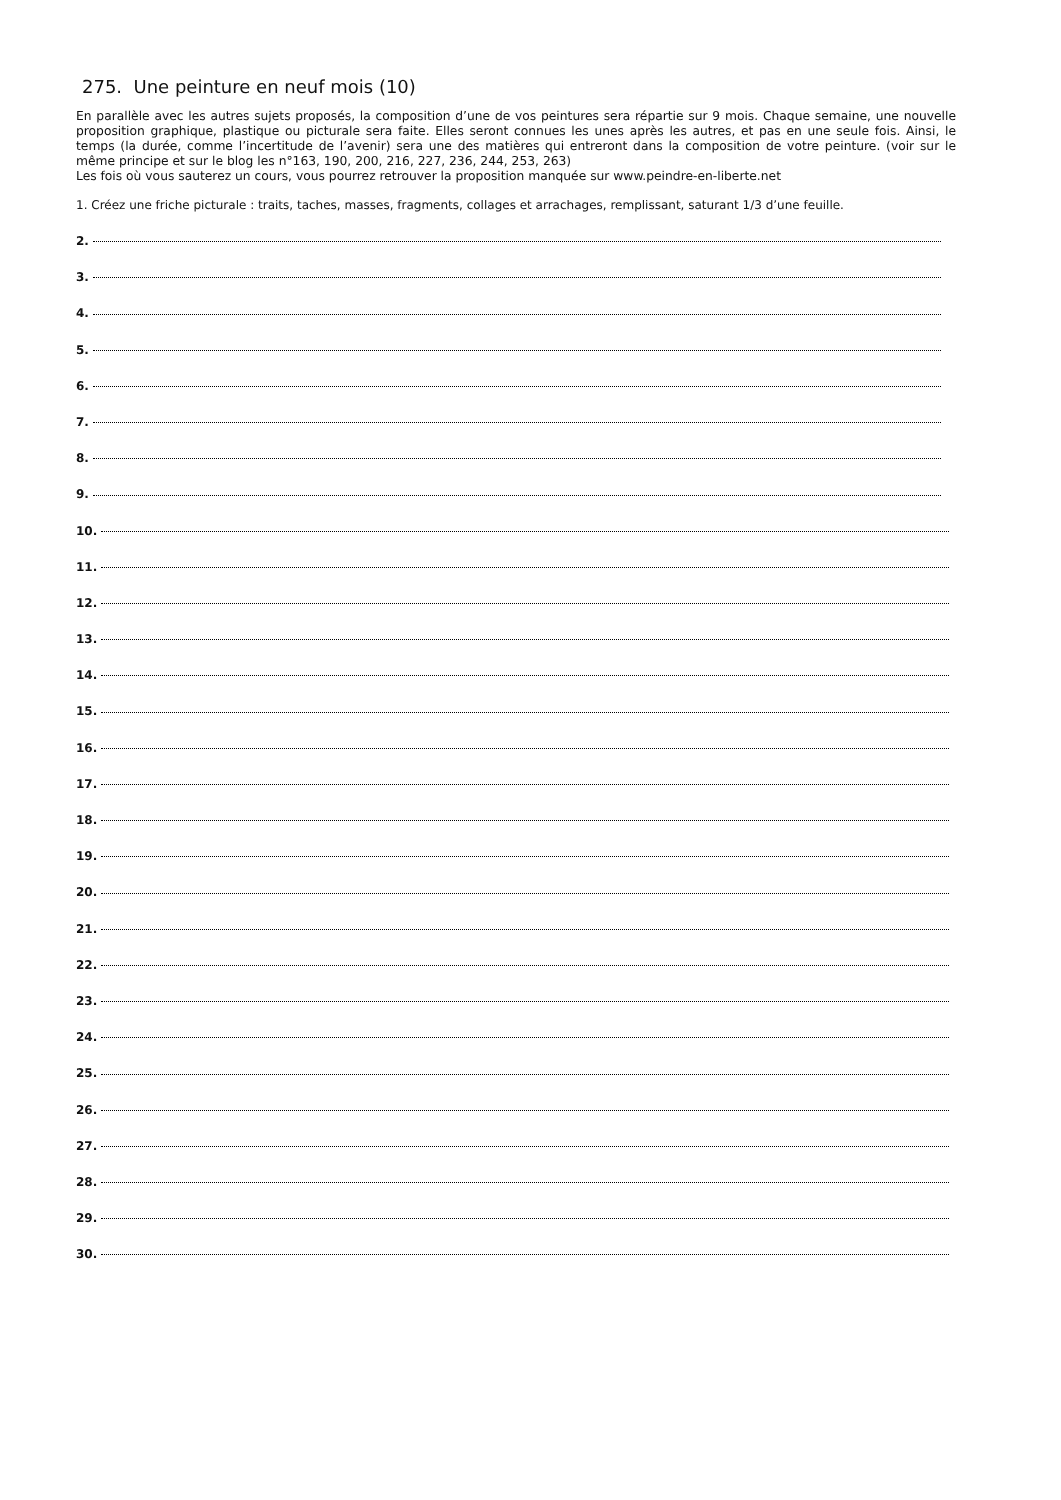275. Une peinture en neuf mois (10)
En parallèle avec les autres sujets proposés, la composition d’une de vos peintures sera répartie sur 9 mois. Chaque semaine, une nouvelle proposition graphique, plastique ou picturale sera faite. Elles seront connues les unes après les autres, et pas en une seule fois. Ainsi, le temps (la durée, comme l’incertitude de l’avenir) sera une des matières qui entreront dans la composition de votre peinture. (voir sur le même principe et sur le blog les n°163, 190, 200, 216, 227, 236, 244, 253, 263)
Les fois où vous sauterez un cours, vous pourrez retrouver la proposition manquée sur www.peindre-en-liberte.net
1. Créez une friche picturale : traits, taches, masses, fragments, collages et arrachages, remplissant, saturant 1/3 d’une feuille.
2.
3.
4.
5.
6.
7.
8.
9.
10.
11.
12.
13.
14.
15.
16.
17.
18.
19.
20.
21.
22.
23.
24.
25.
26.
27.
28.
29.
30.